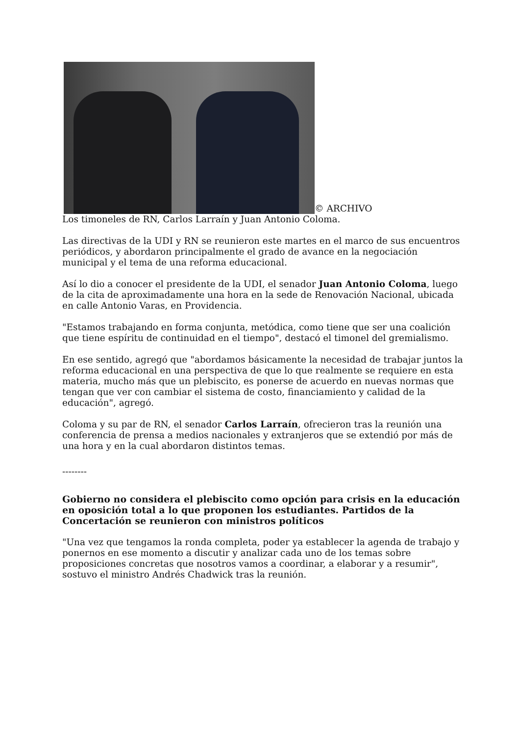© ARCHIVO
Los timoneles de RN, Carlos Larraín y Juan Antonio Coloma.
Las directivas de la UDI y RN se reunieron este martes en el marco de sus encuentros periódicos, y abordaron principalmente el grado de avance en la negociación municipal y el tema de una reforma educacional.
Así lo dio a conocer el presidente de la UDI, el senador Juan Antonio Coloma, luego de la cita de aproximadamente una hora en la sede de Renovación Nacional, ubicada en calle Antonio Varas, en Providencia.
"Estamos trabajando en forma conjunta, metódica, como tiene que ser una coalición que tiene espíritu de continuidad en el tiempo", destacó el timonel del gremialismo.
En ese sentido, agregó que "abordamos básicamente la necesidad de trabajar juntos la reforma educacional en una perspectiva de que lo que realmente se requiere en esta materia, mucho más que un plebiscito, es ponerse de acuerdo en nuevas normas que tengan que ver con cambiar el sistema de costo, financiamiento y calidad de la educación", agregó.
Coloma y su par de RN, el senador Carlos Larraín, ofrecieron tras la reunión una conferencia de prensa a medios nacionales y extranjeros que se extendió por más de una hora y en la cual abordaron distintos temas.
--------
Gobierno no considera el plebiscito como opción para crisis en la educación en oposición total a lo que proponen los estudiantes. Partidos de la Concertación se reunieron con ministros políticos
"Una vez que tengamos la ronda completa, poder ya establecer la agenda de trabajo y ponernos en ese momento a discutir y analizar cada uno de los temas sobre proposiciones concretas que nosotros vamos a coordinar, a elaborar y a resumir", sostuvo el ministro Andrés Chadwick tras la reunión.